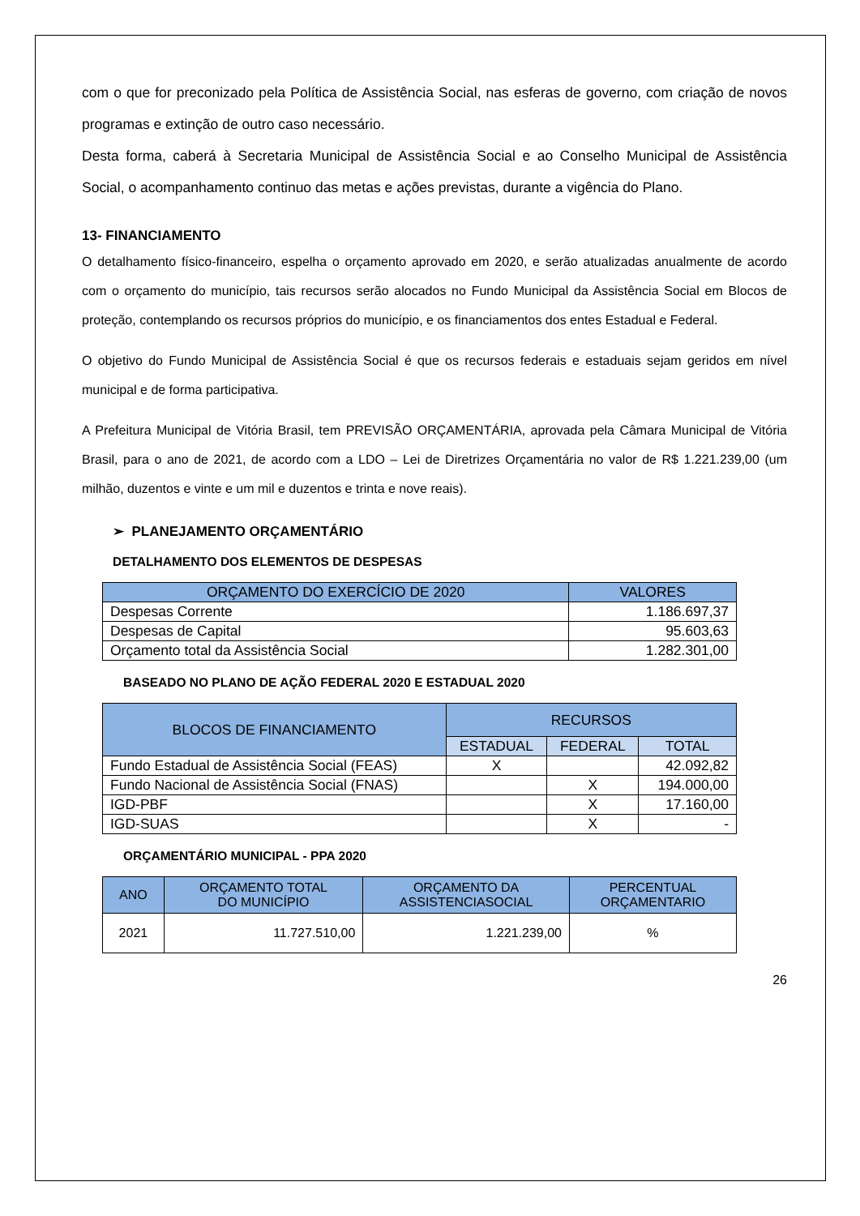com o que for preconizado pela Política de Assistência Social, nas esferas de governo, com criação de novos programas e extinção de outro caso necessário.
Desta forma, caberá à Secretaria Municipal de Assistência Social e ao Conselho Municipal de Assistência Social, o acompanhamento continuo das metas e ações previstas, durante a vigência do Plano.
13- FINANCIAMENTO
O detalhamento físico-financeiro, espelha o orçamento aprovado em 2020, e serão atualizadas anualmente de acordo com o orçamento do município, tais recursos serão alocados no Fundo Municipal da Assistência Social em Blocos de proteção, contemplando os recursos próprios do município, e os financiamentos dos entes Estadual e Federal.
O objetivo do Fundo Municipal de Assistência Social é que os recursos federais e estaduais sejam geridos em nível municipal e de forma participativa.
A Prefeitura Municipal de Vitória Brasil, tem PREVISÃO ORÇAMENTÁRIA, aprovada pela Câmara Municipal de Vitória Brasil, para o ano de 2021, de acordo com a LDO – Lei de Diretrizes Orçamentária no valor de R$ 1.221.239,00 (um milhão, duzentos e vinte e um mil e duzentos e trinta e nove reais).
➢ PLANEJAMENTO ORÇAMENTÁRIO
DETALHAMENTO DOS ELEMENTOS DE DESPESAS
| ORÇAMENTO DO EXERCÍCIO DE 2020 | VALORES |
| --- | --- |
| Despesas Corrente | 1.186.697,37 |
| Despesas de Capital | 95.603,63 |
| Orçamento total da Assistência Social | 1.282.301,00 |
BASEADO NO PLANO DE AÇÃO FEDERAL 2020 E ESTADUAL 2020
| BLOCOS DE FINANCIAMENTO | RECURSOS | | |
| --- | --- | --- | --- |
| | ESTADUAL | FEDERAL | TOTAL |
| Fundo Estadual de Assistência Social (FEAS) | X | | 42.092,82 |
| Fundo Nacional de Assistência Social (FNAS) | | X | 194.000,00 |
| IGD-PBF | | X | 17.160,00 |
| IGD-SUAS | | X | - |
ORÇAMENTÁRIO MUNICIPAL - PPA 2020
| ANO | ORÇAMENTO TOTAL DO MUNICÍPIO | ORÇAMENTO DA ASSISTENCIASOCIAL | PERCENTUAL ORÇAMENTARIO |
| --- | --- | --- | --- |
| 2021 | 11.727.510,00 | 1.221.239,00 | % |
26